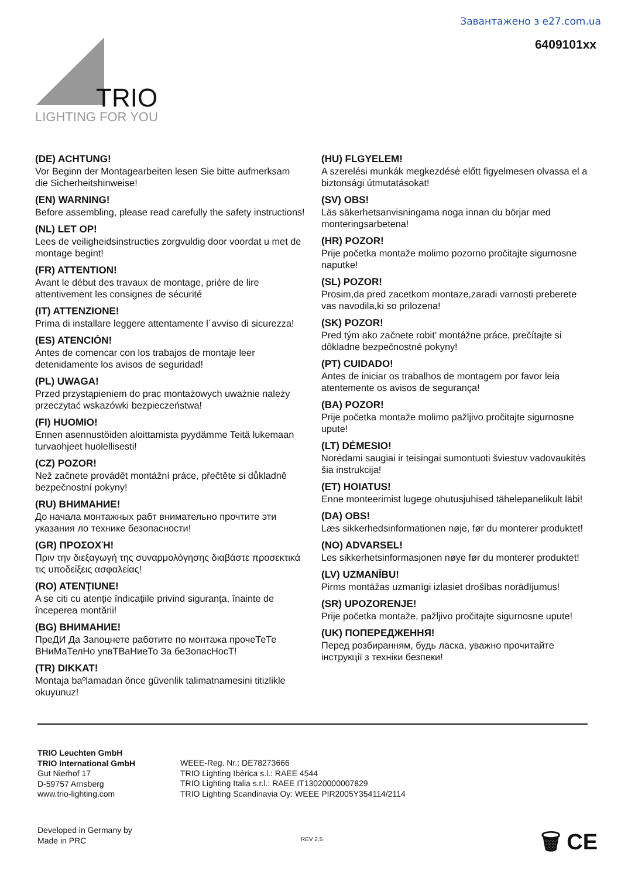Завантажено з e27.com.ua
6409101xx
TRIO
LIGHTING FOR YOU
(DE) ACHTUNG!
Vor Beginn der Montagearbeiten lesen Sie bitte aufmerksam die Sicherheitshinweise!
(EN) WARNING!
Before assembling, please read carefully the safety instructions!
(NL) LET OP!
Lees de veiligheidsinstructies zorgvuldig door voordat u met de montage begint!
(FR) ATTENTION!
Avant le début des travaux de montage, prière de lire attentivement les consignes de sécurité
(IT) ATTENZIONE!
Prima di installare leggere attentamente l´avviso di sicurezza!
(ES) ATENCIÓN!
Antes de comencar con los trabajos de montaje leer detenidamente los avisos de seguridad!
(PL) UWAGA!
Przed przystąpieniem do prac montażowych uważnie należy przeczytać wskazówki bezpieczeństwa!
(FI) HUOMIO!
Ennen asennustöiden aloittamista pyydämme Teitä lukemaan turvaohjeet huolellisesti!
(CZ) POZOR!
Než začnete provádět montážní práce, přečtěte si důkladně bezpečnostní pokyny!
(RU) ВНИМАНИЕ!
До начала монтажных рабт внимательно прочтите эти указания ло технике безопасности!
(GR) ΠΡΟΣΟΧΉ!
Πριν την διεξαγωγή της συναρμολόγησης διαβάστε προσεκτικά τις υποδείξεις ασφαλείας!
(RO) ATENŢIUNE!
A se citi cu atenţie îndicaţiile privind siguranţa, înainte de începerea montării!
(BG) ВНИМАНИЕ!
ПреДИ Да Запоцнете работите по монтажа прочеТеТе ВНиМаТелНо упвТВаНиеТо За беЗопасНосТ!
(TR) DIKKAT!
Montaja baºlamadan önce güvenlik talimatnamesini titizlikle okuyunuz!
(HU) FLGYELEM!
A szerelési munkák megkezdésė előtt figyelmesen olvassa el a biztonsági útmutatásokat!
(SV) OBS!
Läs säkerhetsanvisningama noga innan du börjar med monteringsarbetena!
(HR) POZOR!
Prije početka montaže molimo pozorno pročitajte sigurnosne naputke!
(SL) POZOR!
Prosim,da pred zacetkom montaze,zaradi varnosti preberete vas navodila,ki so prilozena!
(SK) POZOR!
Pred tým ako začnete robit’ montážne práce, prečítajte si dôkladne bezpečnostné pokyny!
(PT) CUIDADO!
Antes de iniciar os trabalhos de montagem por favor leia atentemente os avisos de segurança!
(BA) POZOR!
Prije početka montaže molimo pažljivo pročitajte sigurnosne upute!
(LT) DĖMESIO!
Norėdami saugiai ir teisingai sumontuoti šviestuv vadovaukitės šia instrukcija!
(ET) HOIATUS!
Enne monteerimist lugege ohutusjuhised tähelepanelikult läbi!
(DA) OBS!
Læs sikkerhedsinformationen nøje, før du monterer produktet!
(NO) ADVARSEL!
Les sikkerhetsinformasjonen nøye før du monterer produktet!
(LV) UZMANĪBU!
Pirms montāžas uzmanīgi izlasiet drošības norādījumus!
(SR) UPOZORENJE!
Prije početka montaže, pažljivo pročitajte sigurnosne upute!
(UK) ПОПЕРЕДЖЕННЯ!
Перед розбиранням, будь ласка, уважно прочитайте інструкції з техніки безпеки!
TRIO Leuchten GmbH
TRIO International GmbH
Gut Nierhof 17
D-59757 Arnsberg
www.trio-lighting.com
WEEE-Reg. Nr.: DE78273666
TRIO Lighting Ibérica s.l.: RAEE 4544
TRIO Lighting Italia s.r.l.: RAEE IT13020000007829
TRIO Lighting Scandinavia Oy: WEEE PIR2005Y354114/2114
Developed in Germany by
Made in PRC
REV 2.5 🗑 CE